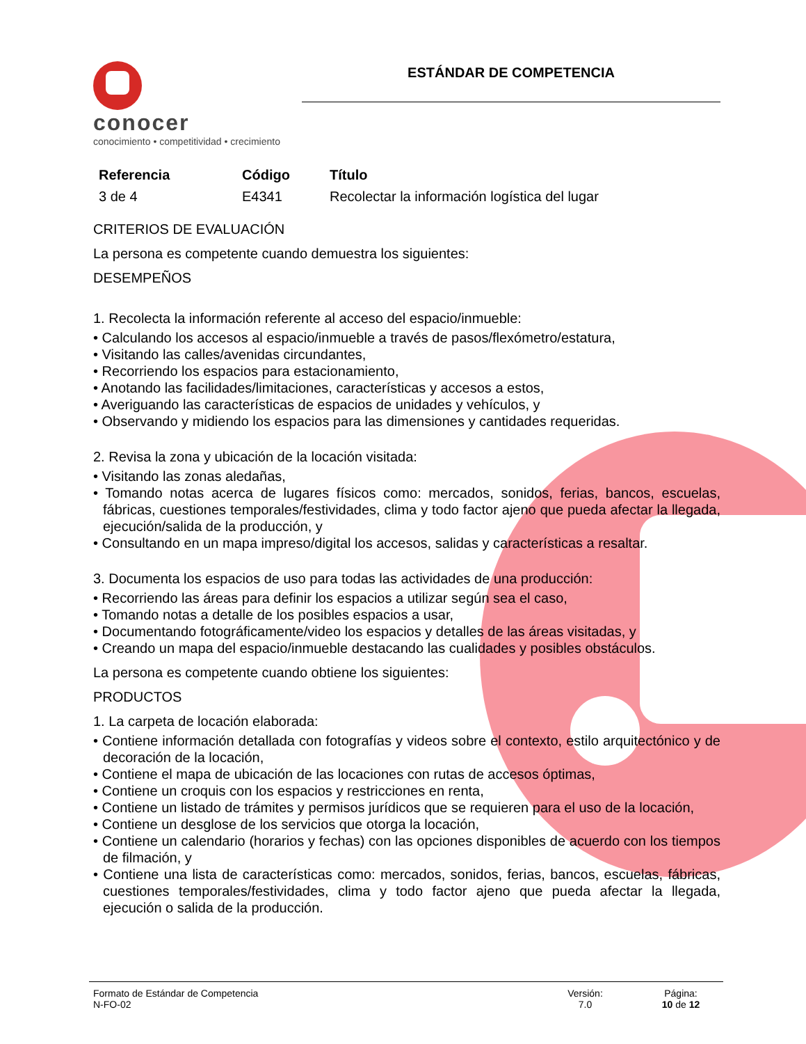conocer
conocimiento • competitividad • crecimiento
ESTÁNDAR DE COMPETENCIA
| Referencia | Código | Título |
| --- | --- | --- |
| 3 de 4 | E4341 | Recolectar la información logística del lugar |
CRITERIOS DE EVALUACIÓN
La persona es competente cuando demuestra los siguientes:
DESEMPEÑOS
1. Recolecta la información referente al acceso del espacio/inmueble:
• Calculando los accesos al espacio/inmueble a través de pasos/flexómetro/estatura,
• Visitando las calles/avenidas circundantes,
• Recorriendo los espacios para estacionamiento,
• Anotando las facilidades/limitaciones, características y accesos a estos,
• Averiguando las características de espacios de unidades y vehículos, y
• Observando y midiendo los espacios para las dimensiones y cantidades requeridas.
2. Revisa la zona y ubicación de la locación visitada:
• Visitando las zonas aledañas,
• Tomando notas acerca de lugares físicos como: mercados, sonidos, ferias, bancos, escuelas, fábricas, cuestiones temporales/festividades, clima y todo factor ajeno que pueda afectar la llegada, ejecución/salida de la producción, y
• Consultando en un mapa impreso/digital los accesos, salidas y características a resaltar.
3. Documenta los espacios de uso para todas las actividades de una producción:
• Recorriendo las áreas para definir los espacios a utilizar según sea el caso,
• Tomando notas a detalle de los posibles espacios a usar,
• Documentando fotográficamente/video los espacios y detalles de las áreas visitadas, y
• Creando un mapa del espacio/inmueble destacando las cualidades y posibles obstáculos.
La persona es competente cuando obtiene los siguientes:
PRODUCTOS
1. La carpeta de locación elaborada:
• Contiene información detallada con fotografías y videos sobre el contexto, estilo arquitectónico y de decoración de la locación,
• Contiene el mapa de ubicación de las locaciones con rutas de accesos óptimas,
• Contiene un croquis con los espacios y restricciones en renta,
• Contiene un listado de trámites y permisos jurídicos que se requieren para el uso de la locación,
• Contiene un desglose de los servicios que otorga la locación,
• Contiene un calendario (horarios y fechas) con las opciones disponibles de acuerdo con los tiempos de filmación, y
• Contiene una lista de características como: mercados, sonidos, ferias, bancos, escuelas, fábricas, cuestiones temporales/festividades, clima y todo factor ajeno que pueda afectar la llegada, ejecución o salida de la producción.
Formato de Estándar de Competencia
N-FO-02
Versión:
7.0
Página:
10 de 12